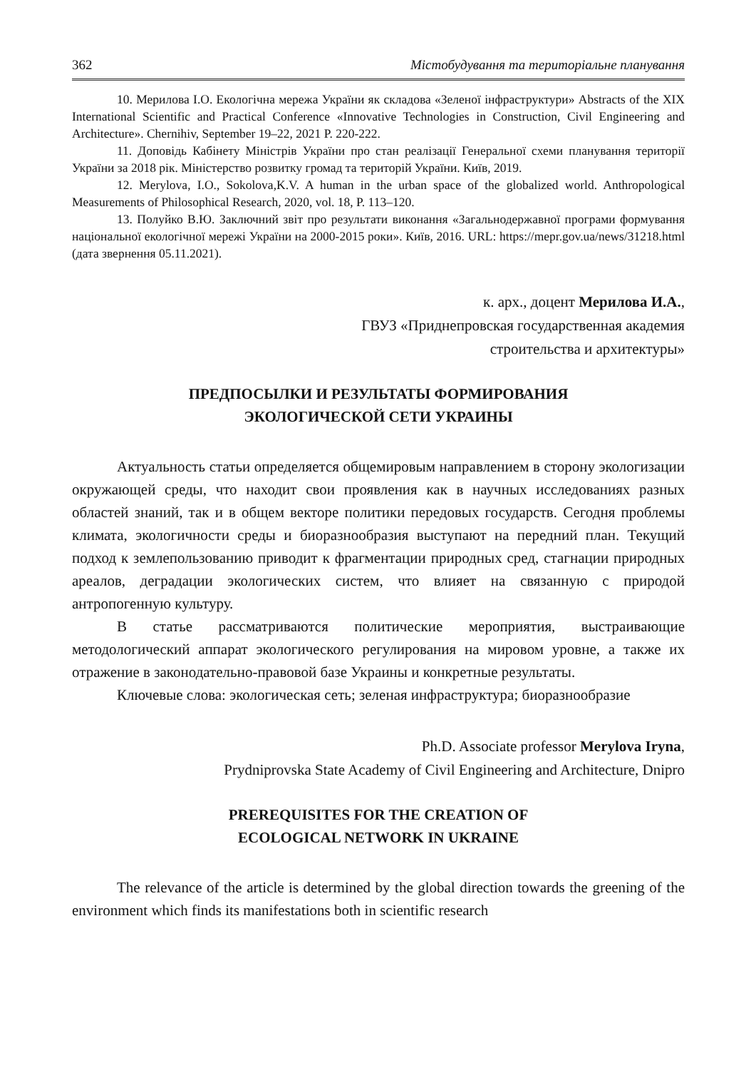362 Містобудування та територіальне планування
10. Мерилова І.О. Екологічна мережа України як складова «Зеленої інфраструктури» Abstracts of the XIX International Scientific and Practical Conference «Innovative Technologies in Construction, Civil Engineering and Architecture». Chernihiv, September 19‒22, 2021 P. 220-222.
11. Доповідь Кабінету Міністрів України про стан реалізації Генеральної схеми планування території України за 2018 рік. Міністерство розвитку громад та територій України. Київ, 2019.
12. Merylova, I.O., Sokolova,K.V. A human in the urban space of the globalized world. Anthropological Measurements of Philosophical Research, 2020, vol. 18, P. 113–120.
13. Полуйко В.Ю. Заключний звіт про результати виконання «Загальнодержавної програми формування національної екологічної мережі України на 2000-2015 роки». Київ, 2016. URL: https://mepr.gov.ua/news/31218.html (дата звернення 05.11.2021).
к. арх., доцент Мерилова И.А.,
ГВУЗ «Приднепровская государственная академия
строительства и архитектуры»
ПРЕДПОСЫЛКИ И РЕЗУЛЬТАТЫ ФОРМИРОВАНИЯ
ЭКОЛОГИЧЕСКОЙ СЕТИ УКРАИНЫ
Актуальность статьи определяется общемировым направлением в сторону экологизации окружающей среды, что находит свои проявления как в научных исследованиях разных областей знаний, так и в общем векторе политики передовых государств. Сегодня проблемы климата, экологичности среды и биоразнообразия выступают на передний план. Текущий подход к землепользованию приводит к фрагментации природных сред, стагнации природных ареалов, деградации экологических систем, что влияет на связанную с природой антропогенную культуру.
В статье рассматриваются политические мероприятия, выстраивающие методологический аппарат экологического регулирования на мировом уровне, а также их отражение в законодательно-правовой базе Украины и конкретные результаты.
Ключевые слова: экологическая сеть; зеленая инфраструктура; биоразнообразие
Ph.D. Associate professor Merylova Iryna,
Prydniprovska State Academy of Civil Engineering and Architecture, Dnipro
PREREQUISITES FOR THE CREATION OF
ECOLOGICAL NETWORK IN UKRAINE
The relevance of the article is determined by the global direction towards the greening of the environment which finds its manifestations both in scientific research